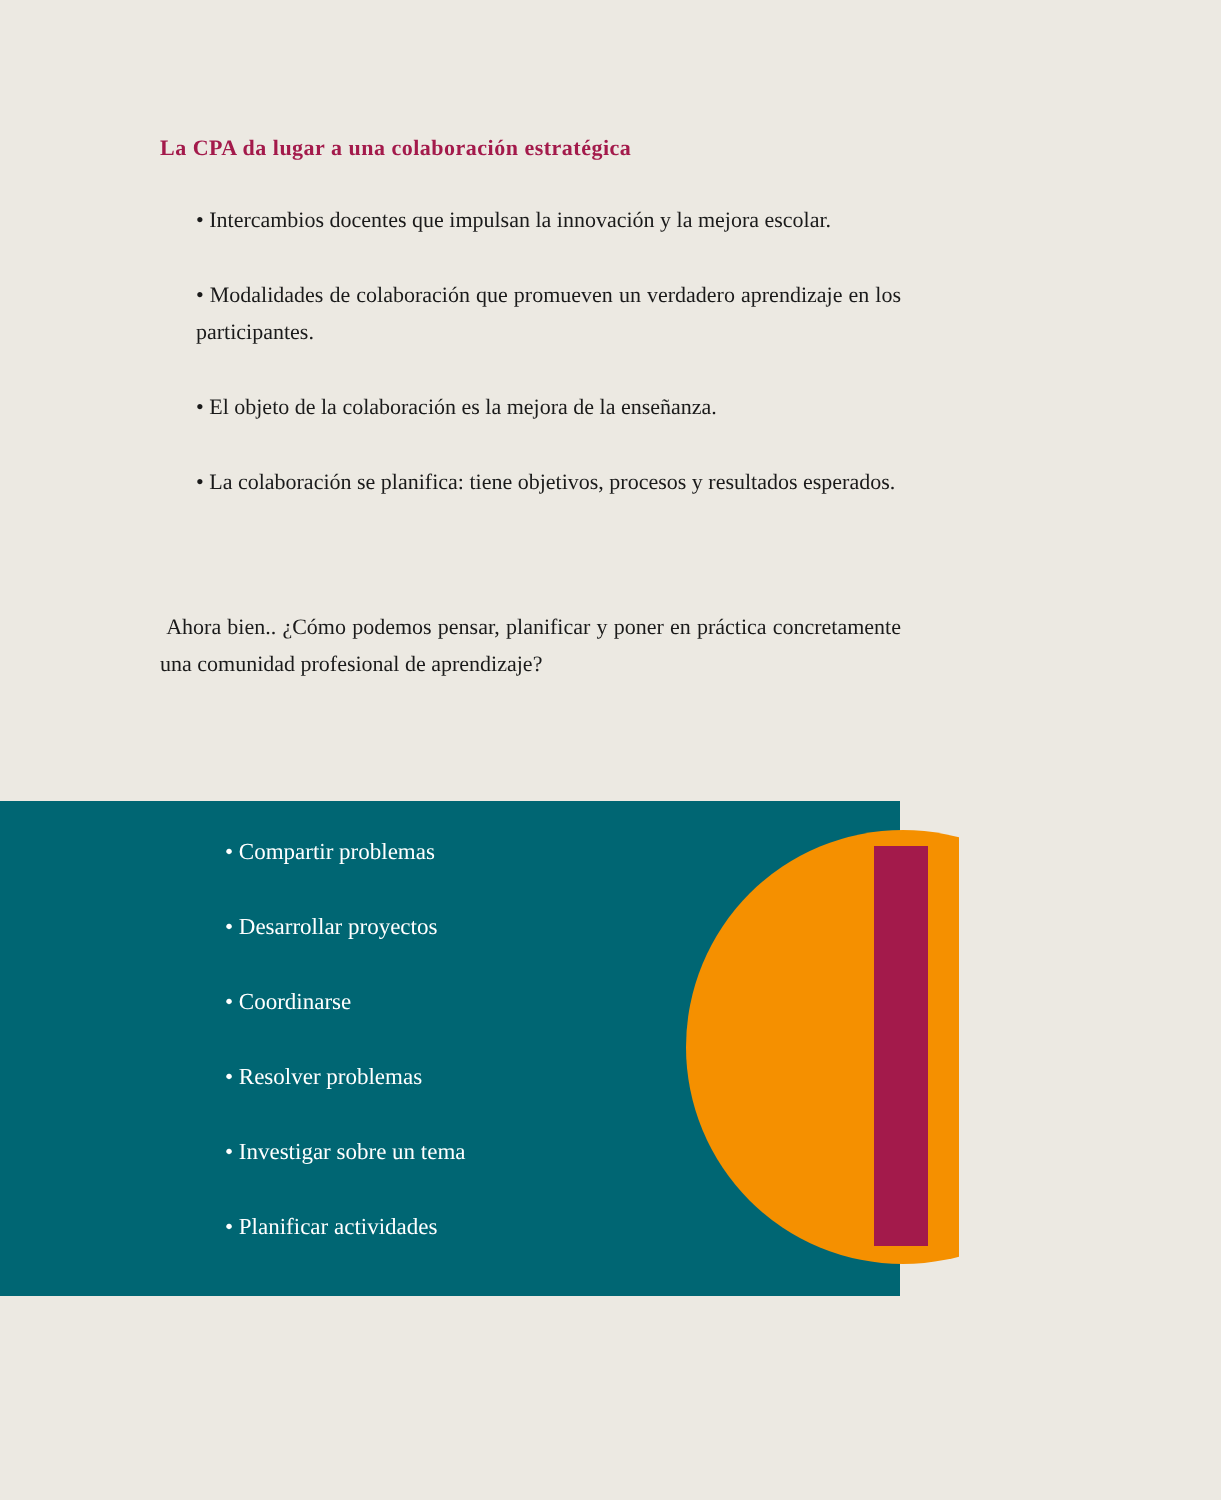La CPA da lugar a una colaboración estratégica
• Intercambios docentes que impulsan la innovación y la mejora escolar.
• Modalidades de colaboración que promueven un verdadero aprendizaje en los participantes.
• El objeto de la colaboración es la mejora de la enseñanza.
• La colaboración se planifica: tiene objetivos, procesos y resultados esperados.
Ahora bien.. ¿Cómo podemos pensar, planificar y poner en práctica concretamente una comunidad profesional de aprendizaje?
• Compartir problemas
• Desarrollar proyectos
• Coordinarse
• Resolver problemas
• Investigar sobre un tema
• Planificar actividades